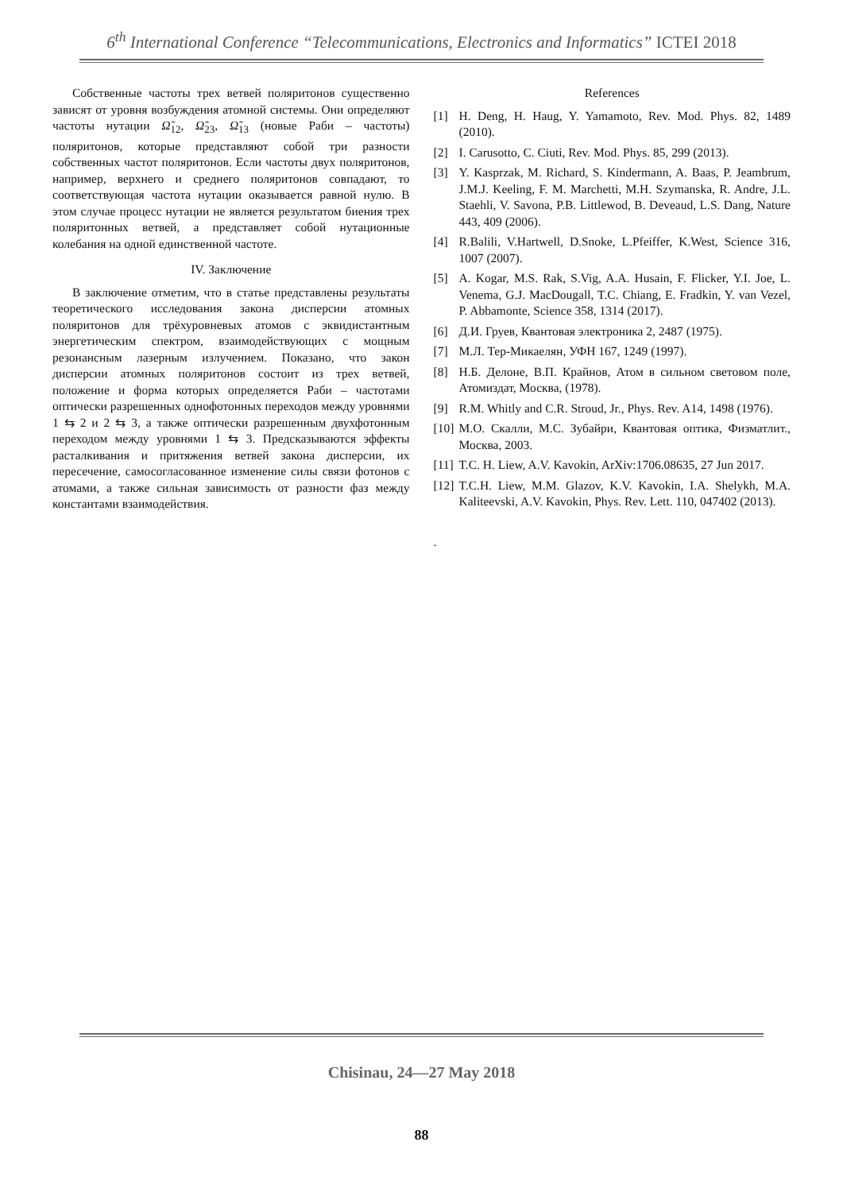6<sup>th</sup> International Conference “Telecommunications, Electronics and Informatics” ICTEI 2018
Собственные частоты трех ветвей поляритонов существенно зависят от уровня возбуждения атомной системы. Они определяют частоты нутации Ω̃<sub>12</sub>, Ω̃<sub>23</sub>, Ω̃<sub>13</sub> (новые Раби – частоты) поляритонов, которые представляют собой три разности собственных частот поляритонов. Если частоты двух поляритонов, например, верхнего и среднего поляритонов совпадают, то соответствующая частота нутации оказывается равной нулю. В этом случае процесс нутации не является результатом биения трех поляритонных ветвей, а представляет собой нутационные колебания на одной единственной частоте.
IV. Заключение
В заключение отметим, что в статье представлены результаты теоретического исследования закона дисперсии атомных поляритонов для трёхуровневых атомов с эквидистантным энергетическим спектром, взаимодействующих с мощным резонансным лазерным излучением. Показано, что закон дисперсии атомных поляритонов состоит из трех ветвей, положение и форма которых определяется Раби – частотами оптически разрешенных однофотонных переходов между уровнями 1 ⇆ 2 и 2 ⇆ 3, а также оптически разрешенным двухфотонным переходом между уровнями 1 ⇆ 3. Предсказываются эффекты расталкивания и притяжения ветвей закона дисперсии, их пересечение, самосогласованное изменение силы связи фотонов с атомами, а также сильная зависимость от разности фаз между константами взаимодействия.
References
[1] H. Deng, H. Haug, Y. Yamamoto, Rev. Mod. Phys. 82, 1489 (2010).
[2] I. Carusotto, C. Ciuti, Rev. Mod. Phys. 85, 299 (2013).
[3] Y. Kasprzak, M. Richard, S. Kindermann, A. Baas, P. Jeambrum, J.M.J. Keeling, F. M. Marchetti, M.H. Szymanska, R. Andre, J.L. Staehli, V. Savona, P.B. Littlewod, B. Deveaud, L.S. Dang, Nature 443, 409 (2006).
[4] R.Balili, V.Hartwell, D.Snoke, L.Pfeiffer, K.West, Science 316, 1007 (2007).
[5] A. Kogar, M.S. Rak, S.Vig, A.A. Husain, F. Flicker, Y.I. Joe, L. Venema, G.J. MacDougall, T.C. Chiang, E. Fradkin, Y. van Vezel, P. Abbamonte, Science 358, 1314 (2017).
[6] Д.И. Груев, Квантовая электроника 2, 2487 (1975).
[7] М.Л. Тер-Микаелян, УФН 167, 1249 (1997).
[8] Н.Б. Делоне, В.П. Крайнов, Атом в сильном световом поле, Атомиздат, Москва, (1978).
[9] R.M. Whitly and C.R. Stroud, Jr., Phys. Rev. A14, 1498 (1976).
[10] М.О. Скалли, М.С. Зубайри, Квантовая оптика, Физматлит., Москва, 2003.
[11] T.C. H. Liew, A.V. Kavokin, ArXiv:1706.08635, 27 Jun 2017.
[12] T.C.H. Liew, M.M. Glazov, K.V. Kavokin, I.A. Shelykh, M.A. Kaliteevski, A.V. Kavokin, Phys. Rev. Lett. 110, 047402 (2013).
.
Chisinau, 24—27 May 2018
88